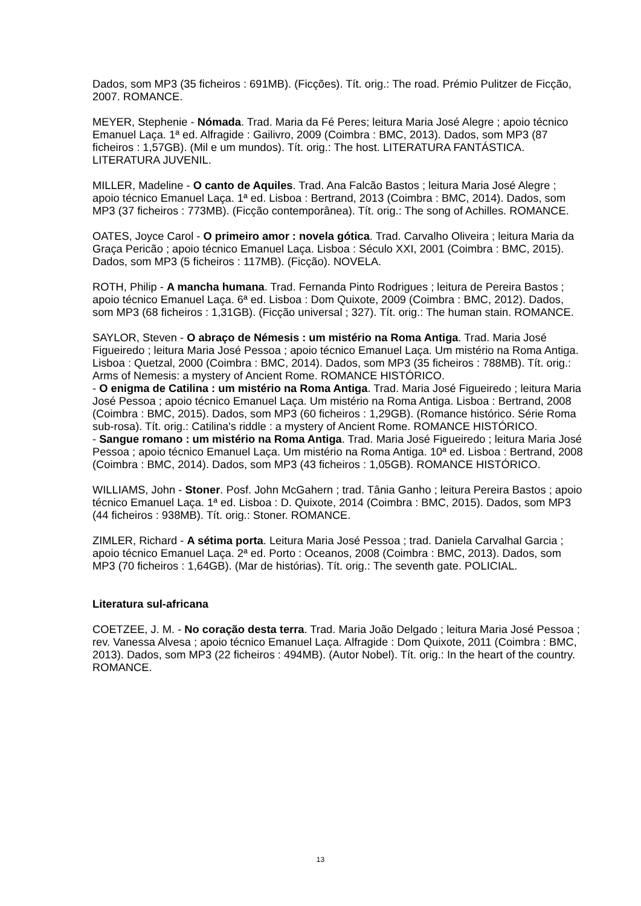Dados, som MP3 (35 ficheiros : 691MB). (Ficções). Tít. orig.: The road. Prémio Pulitzer de Ficção, 2007. ROMANCE.
MEYER, Stephenie - Nómada. Trad. Maria da Fé Peres; leitura Maria José Alegre ; apoio técnico Emanuel Laça. 1ª ed. Alfragide : Gailivro, 2009 (Coimbra : BMC, 2013). Dados, som MP3 (87 ficheiros : 1,57GB). (Mil e um mundos). Tít. orig.: The host. LITERATURA FANTÁSTICA. LITERATURA JUVENIL.
MILLER, Madeline - O canto de Aquiles. Trad. Ana Falcão Bastos ; leitura Maria José Alegre ; apoio técnico Emanuel Laça. 1ª ed. Lisboa : Bertrand, 2013 (Coimbra : BMC, 2014). Dados, som MP3 (37 ficheiros : 773MB). (Ficção contemporânea). Tít. orig.: The song of Achilles. ROMANCE.
OATES, Joyce Carol - O primeiro amor : novela gótica. Trad. Carvalho Oliveira ; leitura Maria da Graça Pericão ; apoio técnico Emanuel Laça. Lisboa : Século XXI, 2001 (Coimbra : BMC, 2015). Dados, som MP3 (5 ficheiros : 117MB). (Ficção). NOVELA.
ROTH, Philip - A mancha humana. Trad. Fernanda Pinto Rodrigues ; leitura de Pereira Bastos ; apoio técnico Emanuel Laça. 6ª ed. Lisboa : Dom Quixote, 2009 (Coimbra : BMC, 2012). Dados, som MP3 (68 ficheiros : 1,31GB). (Ficção universal ; 327). Tít. orig.: The human stain. ROMANCE.
SAYLOR, Steven - O abraço de Némesis : um mistério na Roma Antiga. Trad. Maria José Figueiredo ; leitura Maria José Pessoa ; apoio técnico Emanuel Laça. Um mistério na Roma Antiga. Lisboa : Quetzal, 2000 (Coimbra : BMC, 2014). Dados, som MP3 (35 ficheiros : 788MB). Tít. orig.: Arms of Nemesis: a mystery of Ancient Rome. ROMANCE HISTÓRICO.
- O enigma de Catilina : um mistério na Roma Antiga. Trad. Maria José Figueiredo ; leitura Maria José Pessoa ; apoio técnico Emanuel Laça. Um mistério na Roma Antiga. Lisboa : Bertrand, 2008 (Coimbra : BMC, 2015). Dados, som MP3 (60 ficheiros : 1,29GB). (Romance histórico. Série Roma sub-rosa). Tít. orig.: Catilina's riddle : a mystery of Ancient Rome. ROMANCE HISTÓRICO.
- Sangue romano : um mistério na Roma Antiga. Trad. Maria José Figueiredo ; leitura Maria José Pessoa ; apoio técnico Emanuel Laça. Um mistério na Roma Antiga. 10ª ed. Lisboa : Bertrand, 2008 (Coimbra : BMC, 2014). Dados, som MP3 (43 ficheiros : 1,05GB). ROMANCE HISTÓRICO.
WILLIAMS, John - Stoner. Posf. John McGahern ; trad. Tânia Ganho ; leitura Pereira Bastos ; apoio técnico Emanuel Laça. 1ª ed. Lisboa : D. Quixote, 2014 (Coimbra : BMC, 2015). Dados, som MP3 (44 ficheiros : 938MB). Tít. orig.: Stoner. ROMANCE.
ZIMLER, Richard - A sétima porta. Leitura Maria José Pessoa ; trad. Daniela Carvalhal Garcia ; apoio técnico Emanuel Laça. 2ª ed. Porto : Oceanos, 2008 (Coimbra : BMC, 2013). Dados, som MP3 (70 ficheiros : 1,64GB). (Mar de histórias). Tít. orig.: The seventh gate. POLICIAL.
Literatura sul-africana
COETZEE, J. M. - No coração desta terra. Trad. Maria João Delgado ; leitura Maria José Pessoa ; rev. Vanessa Alvesa ; apoio técnico Emanuel Laça. Alfragide : Dom Quixote, 2011 (Coimbra : BMC, 2013). Dados, som MP3 (22 ficheiros : 494MB). (Autor Nobel). Tít. orig.: In the heart of the country. ROMANCE.
13